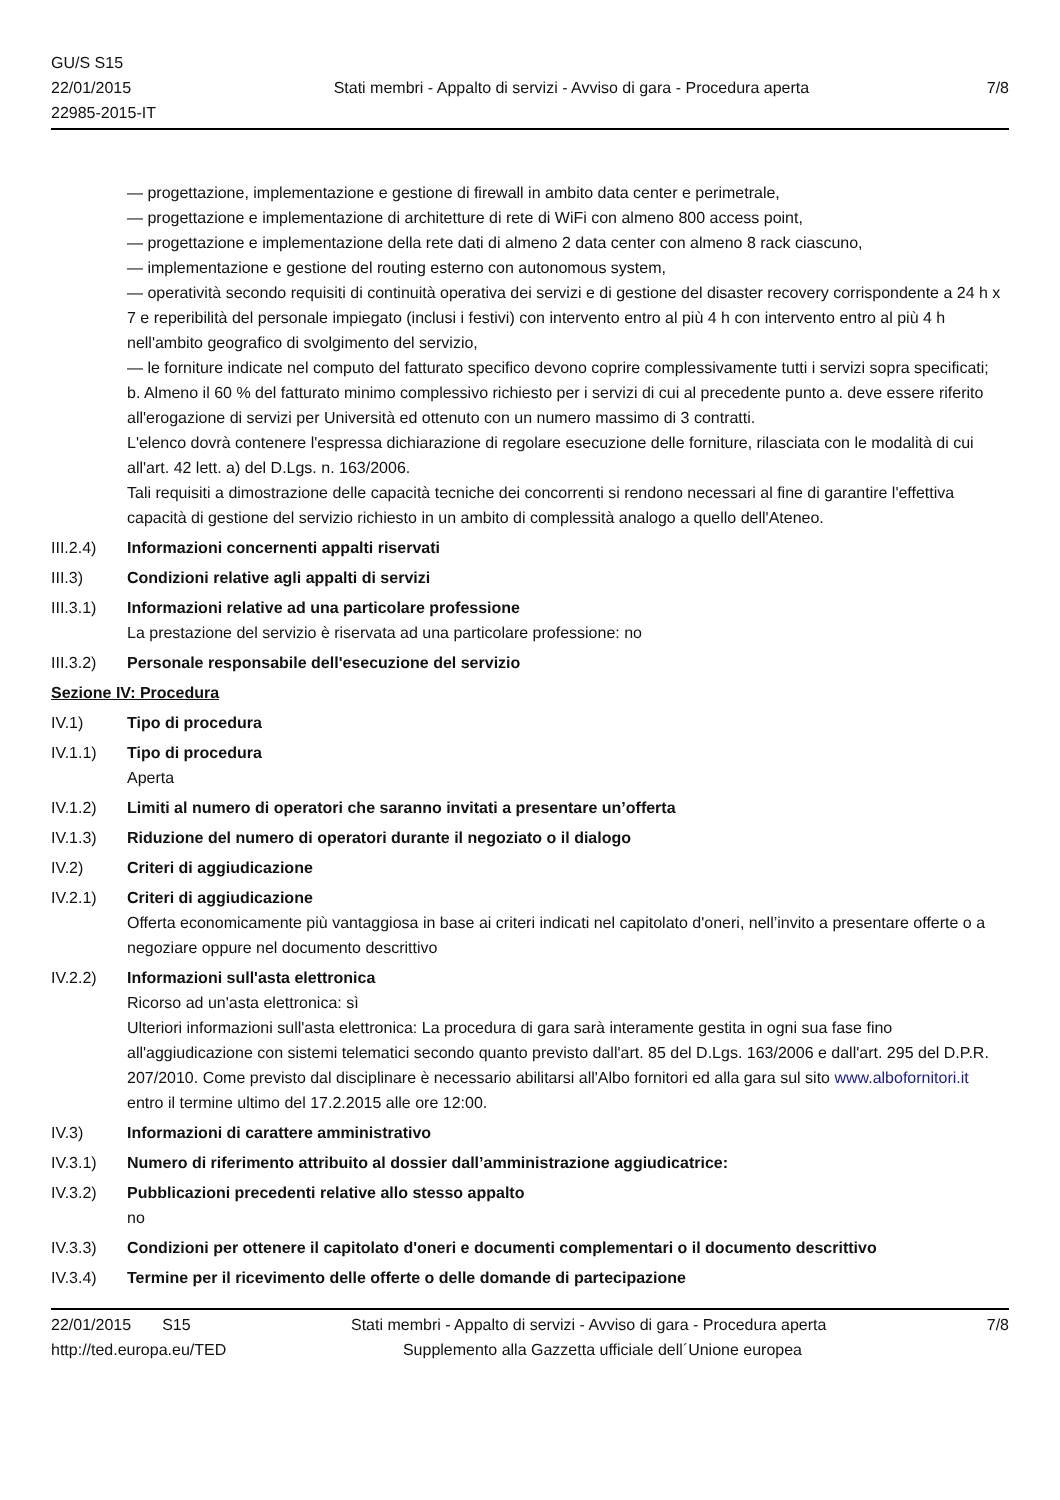GU/S S15
22/01/2015
22985-2015-IT
Stati membri - Appalto di servizi - Avviso di gara - Procedura aperta
7/8
— progettazione, implementazione e gestione di firewall in ambito data center e perimetrale,
— progettazione e implementazione di architetture di rete di WiFi con almeno 800 access point,
— progettazione e implementazione della rete dati di almeno 2 data center con almeno 8 rack ciascuno,
— implementazione e gestione del routing esterno con autonomous system,
— operatività secondo requisiti di continuità operativa dei servizi e di gestione del disaster recovery corrispondente a 24 h x 7 e reperibilità del personale impiegato (inclusi i festivi) con intervento entro al più 4 h con intervento entro al più 4 h nell'ambito geografico di svolgimento del servizio,
— le forniture indicate nel computo del fatturato specifico devono coprire complessivamente tutti i servizi sopra specificati;
b. Almeno il 60 % del fatturato minimo complessivo richiesto per i servizi di cui al precedente punto a. deve essere riferito all'erogazione di servizi per Università ed ottenuto con un numero massimo di 3 contratti.
L'elenco dovrà contenere l'espressa dichiarazione di regolare esecuzione delle forniture, rilasciata con le modalità di cui all'art. 42 lett. a) del D.Lgs. n. 163/2006.
Tali requisiti a dimostrazione delle capacità tecniche dei concorrenti si rendono necessari al fine di garantire l'effettiva capacità di gestione del servizio richiesto in un ambito di complessità analogo a quello dell'Ateneo.
III.2.4)
Informazioni concernenti appalti riservati
III.3) Condizioni relative agli appalti di servizi
III.3.1)
Informazioni relative ad una particolare professione
La prestazione del servizio è riservata ad una particolare professione: no
III.3.2)
Personale responsabile dell'esecuzione del servizio
Sezione IV: Procedura
IV.1) Tipo di procedura
IV.1.1) Tipo di procedura
Aperta
IV.1.2) Limiti al numero di operatori che saranno invitati a presentare un’offerta
IV.1.3) Riduzione del numero di operatori durante il negoziato o il dialogo
IV.2) Criteri di aggiudicazione
IV.2.1) Criteri di aggiudicazione
Offerta economicamente più vantaggiosa in base ai criteri indicati nel capitolato d'oneri, nell’invito a presentare offerte o a negoziare oppure nel documento descrittivo
IV.2.2) Informazioni sull'asta elettronica
Ricorso ad un'asta elettronica: sì
Ulteriori informazioni sull'asta elettronica: La procedura di gara sarà interamente gestita in ogni sua fase fino all'aggiudicazione con sistemi telematici secondo quanto previsto dall'art. 85 del D.Lgs. 163/2006 e dall'art. 295 del D.P.R. 207/2010. Come previsto dal disciplinare è necessario abilitarsi all'Albo fornitori ed alla gara sul sito www.albofornitori.it entro il termine ultimo del 17.2.2015 alle ore 12:00.
IV.3) Informazioni di carattere amministrativo
IV.3.1) Numero di riferimento attribuito al dossier dall’amministrazione aggiudicatrice:
IV.3.2) Pubblicazioni precedenti relative allo stesso appalto
no
IV.3.3) Condizioni per ottenere il capitolato d'oneri e documenti complementari o il documento descrittivo
IV.3.4) Termine per il ricevimento delle offerte o delle domande di partecipazione
22/01/2015 S15 Stati membri - Appalto di servizi - Avviso di gara - Procedura aperta
7/8
http://ted.europa.eu/TED Supplemento alla Gazzetta ufficiale dell´Unione europea